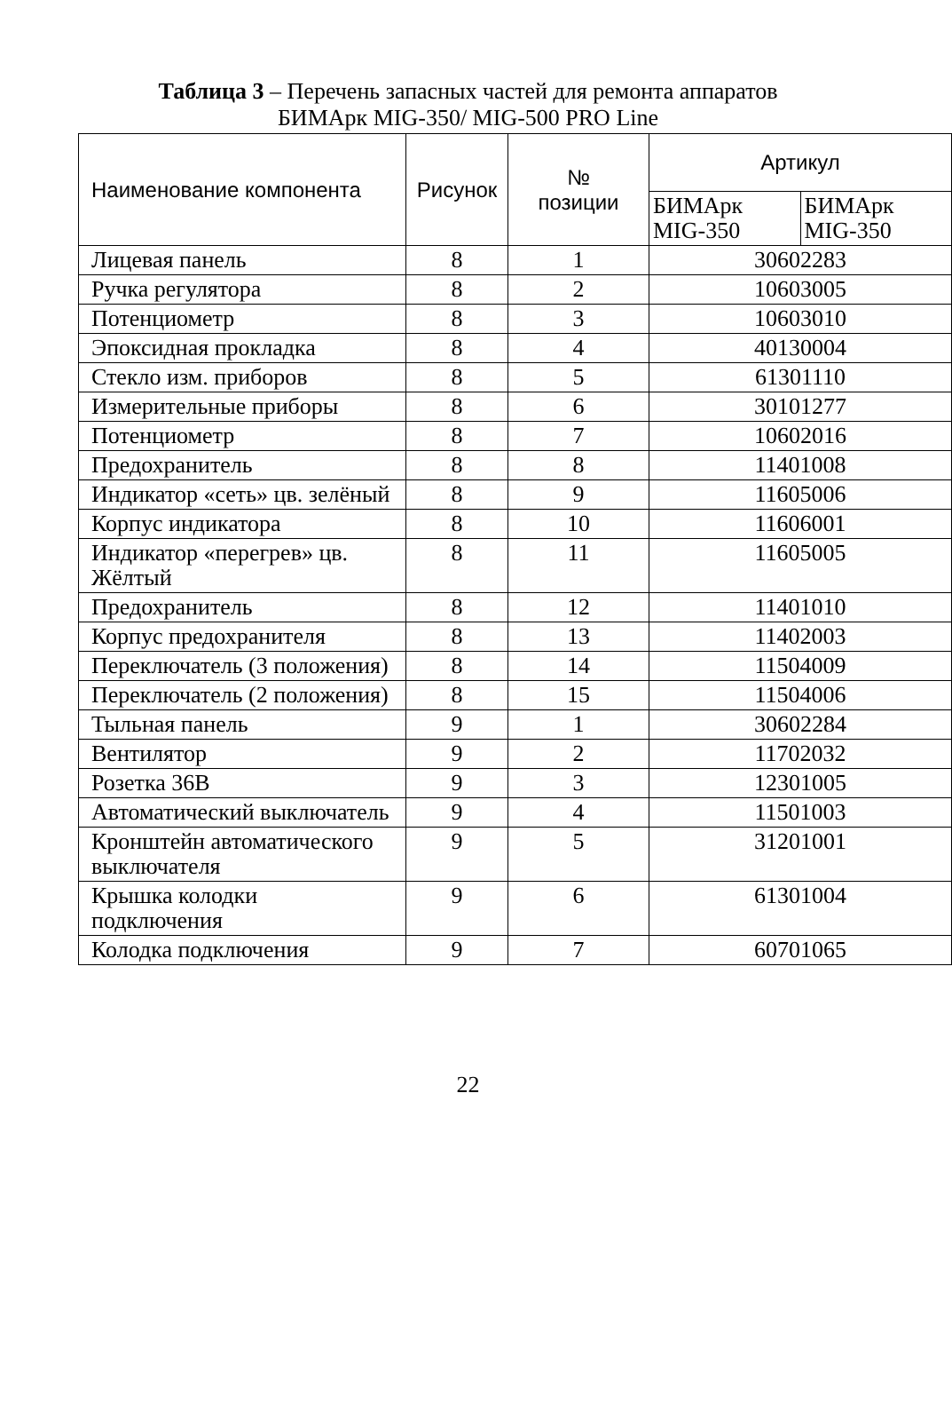Таблица 3 – Перечень запасных частей для ремонта аппаратов
БИМАрк MIG-350/ MIG-500 PRO Line
| Наименование компонента | Рисунок | № позиции | Артикул | |
| --- | --- | --- | --- | --- |
| | | | БИМАрк MIG-350 | БИМАрк MIG-350 |
| Лицевая панель | 8 | 1 | 30602283 | |
| Ручка регулятора | 8 | 2 | 10603005 | |
| Потенциометр | 8 | 3 | 10603010 | |
| Эпоксидная прокладка | 8 | 4 | 40130004 | |
| Стекло изм. приборов | 8 | 5 | 61301110 | |
| Измерительные приборы | 8 | 6 | 30101277 | |
| Потенциометр | 8 | 7 | 10602016 | |
| Предохранитель | 8 | 8 | 11401008 | |
| Индикатор «сеть» цв. зелёный | 8 | 9 | 11605006 | |
| Корпус индикатора | 8 | 10 | 11606001 | |
| Индикатор «перегрев» цв. Жёлтый | 8 | 11 | 11605005 | |
| Предохранитель | 8 | 12 | 11401010 | |
| Корпус предохранителя | 8 | 13 | 11402003 | |
| Переключатель (3 положения) | 8 | 14 | 11504009 | |
| Переключатель (2 положения) | 8 | 15 | 11504006 | |
| Тыльная панель | 9 | 1 | 30602284 | |
| Вентилятор | 9 | 2 | 11702032 | |
| Розетка 36В | 9 | 3 | 12301005 | |
| Автоматический выключатель | 9 | 4 | 11501003 | |
| Кронштейн автоматического выключателя | 9 | 5 | 31201001 | |
| Крышка колодки подключения | 9 | 6 | 61301004 | |
| Колодка подключения | 9 | 7 | 60701065 | |
22